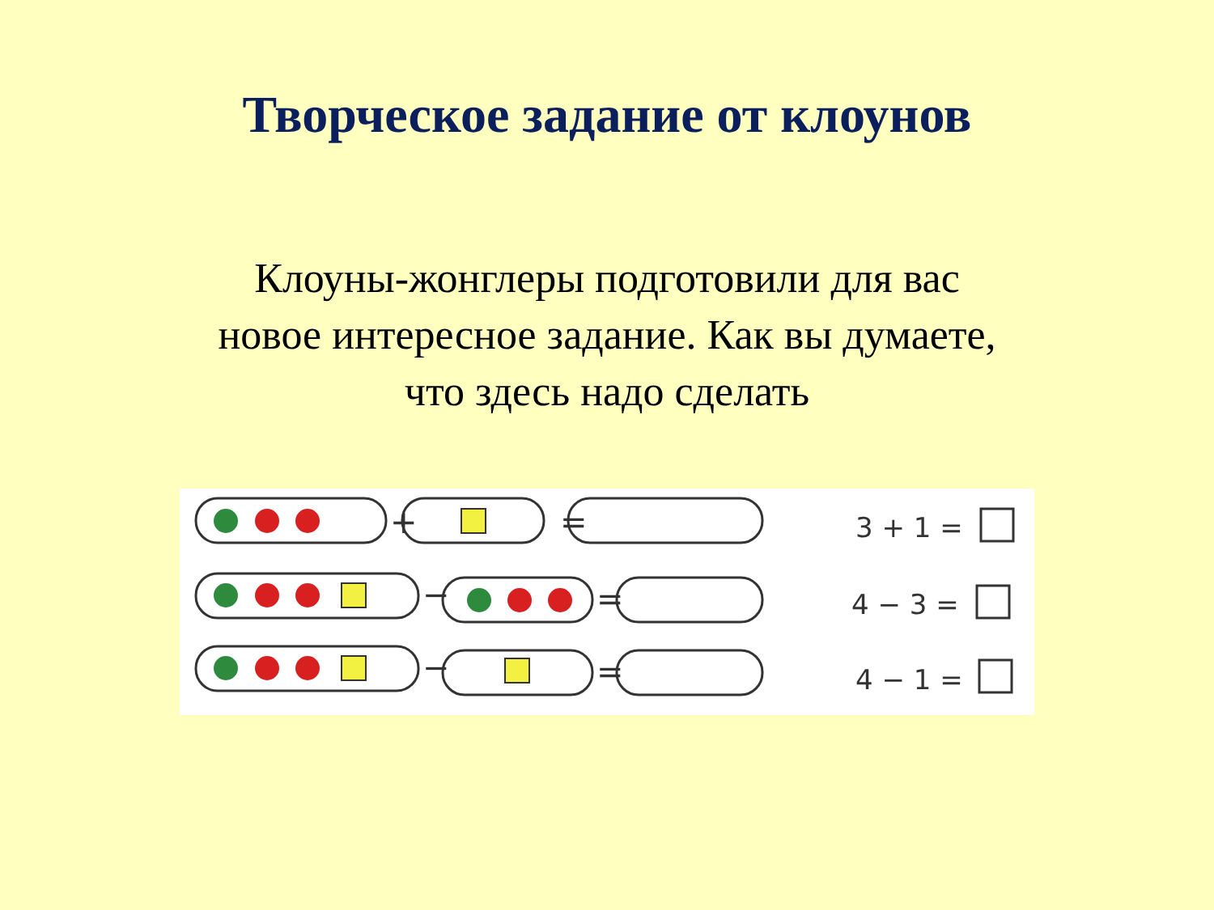Творческое задание от клоунов
Клоуны-жонглеры подготовили для вас
новое интересное задание. Как вы думаете,
что здесь надо сделать
+
=
−
=
−
=
3 + 1 =
4 − 3 =
4 − 1 =